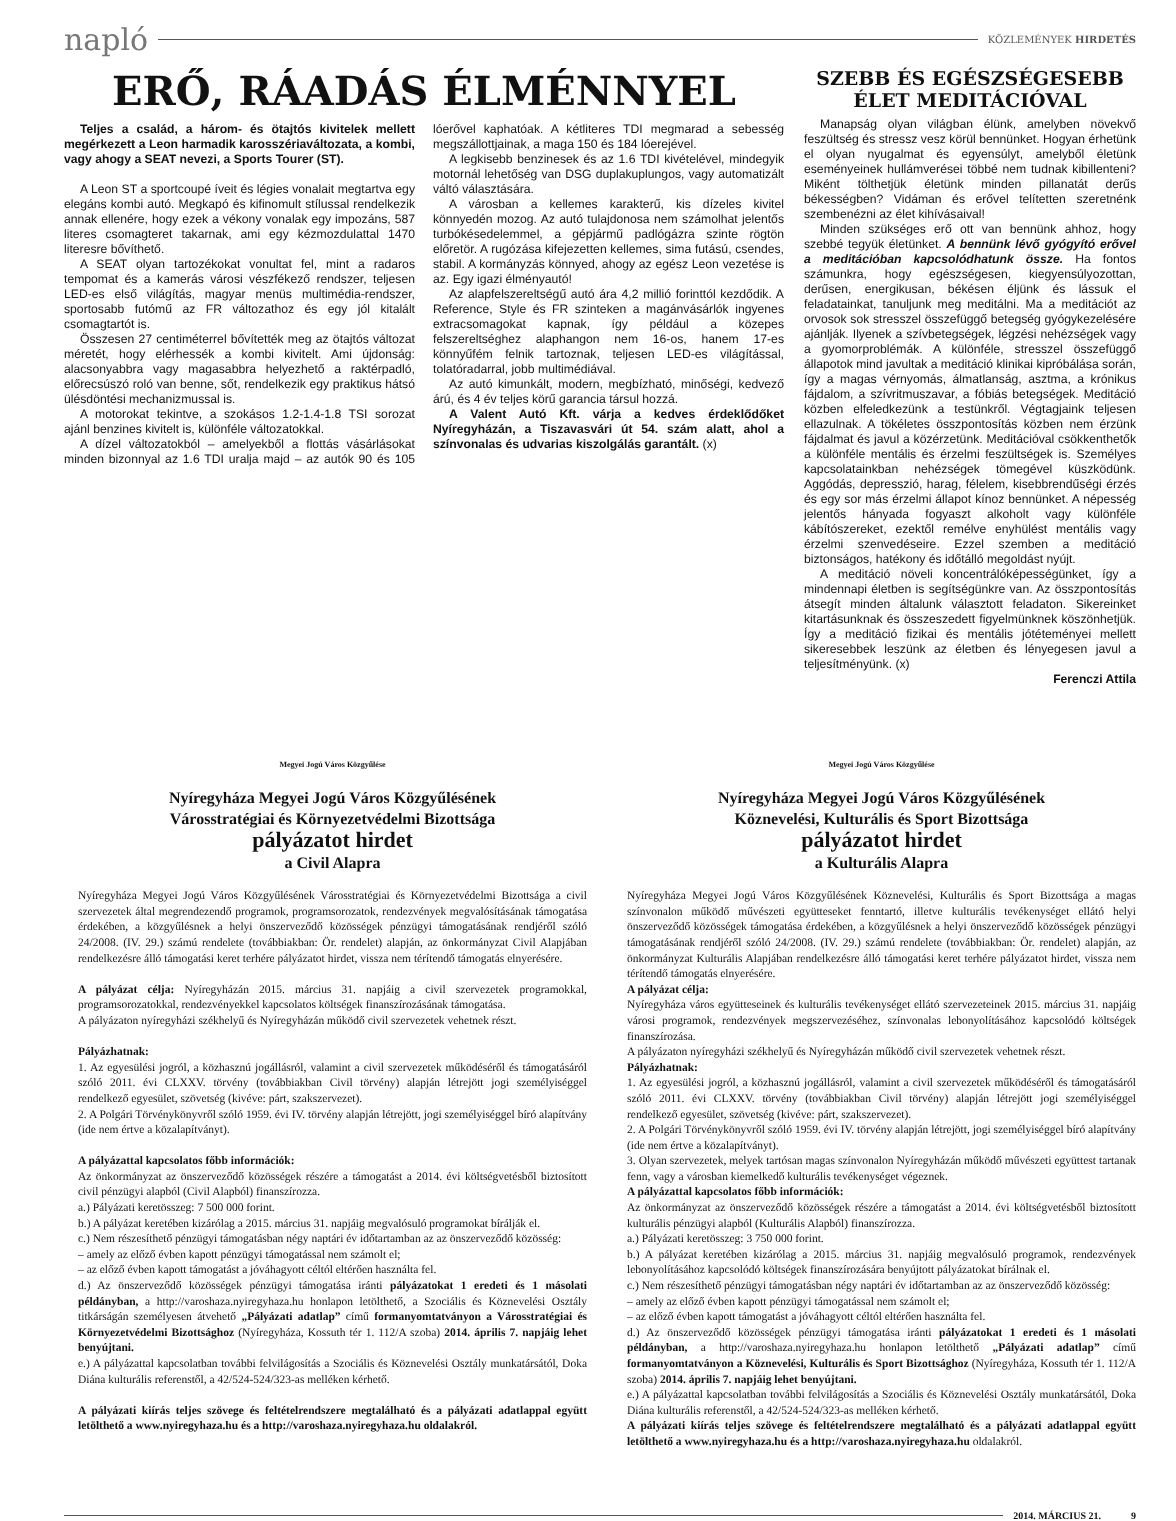naplό
KÖZLEMÉNYEK HIRDETÉS
ERŐ, RÁADÁS ÉLMÉNNYEL
Teljes a család, a három- és ötajtós kivitelek mellett megérkezett a Leon harmadik karosszériaváltozata, a kombi, vagy ahogy a SEAT nevezi, a Sports Tourer (ST).
A Leon ST a sportcoupé íveit és légies vonalait megtartva egy elegáns kombi autó. Megkapó és kifinomult stílussal rendelkezik annak ellenére, hogy ezek a vékony vonalak egy impozáns, 587 literes csomagteret takarnak, ami egy kézmozdulattal 1470 literesre bővíthető.
A SEAT olyan tartozékokat vonultat fel, mint a radaros tempomat és a kamerás városi vészfékező rendszer, teljesen LED-es első világítás, magyar menüs multimédia-rendszer, sportosabb futómű az FR változathoz és egy jól kitalált csomagtartót is.
Összesen 27 centiméterrel bővítették meg az ötajtós változat méretét, hogy elérhessék a kombi kivitelt. Ami újdonság: alacsonyabbra vagy magasabbra helyezhető a raktérpadló, előrecsúszó roló van benne, sőt, rendelkezik egy praktikus hátsó ülésdöntési mechanizmussal is.
A motorokat tekintve, a szokásos 1.2-1.4-1.8 TSI sorozat ajánl benzines kivitelt is, különféle változatokkal.
A dízel változatokból – amelyekből a flottás vásárlásokat minden bizonnyal az 1.6 TDI uralja majd – az autók 90 és 105 lóerővel kaphatóak. A kétliteres TDI megmarad a sebesség megszállottjainak, a maga 150 és 184 lóerejével.
A legkisebb benzinesek és az 1.6 TDI kivételével, mindegyik motornál lehetőség van DSG duplakuplungos, vagy automatizált váltó választására.
A városban a kellemes karakterű, kis dízeles kivitel könnyedén mozog. Az autó tulajdonosa nem számolhat jelentős turbókésedelemmel, a gépjármű padlógázra szinte rögtön előretör. A rugózása kifejezetten kellemes, sima futású, csendes, stabil. A kormányzás könnyed, ahogy az egész Leon vezetése is az. Egy igazi élményautó!
Az alapfelszereltségű autó ára 4,2 millió forinttól kezdődik. A Reference, Style és FR szinteken a magánvásárlók ingyenes extracsomagokat kapnak, így például a közepes felszereltséghez alaphangon nem 16-os, hanem 17-es könnyűfém felnik tartoznak, teljesen LED-es világítással, tolatóradarral, jobb multimédiával.
Az autó kimunkált, modern, megbízható, minőségi, kedvező árú, és 4 év teljes körű garancia társul hozzá.
A Valent Autó Kft. várja a kedves érdeklődőket Nyíregyházán, a Tiszavasvári út 54. szám alatt, ahol a színvonalas és udvarias kiszolgálás garantált. (x)
SZEBB ÉS EGÉSZSÉGESEBB ÉLET MEDITÁCIÓVAL
Manapság olyan világban élünk, amelyben növekvő feszültség és stressz vesz körül bennünket. Hogyan érhetünk el olyan nyugalmat és egyensúlyt, amelyből életünk eseményeinek hullámverései többé nem tudnak kibillenteni? Miként tölthetjük életünk minden pillanatát derűs békességben? Vidáman és erővel telítetten szeretnénk szembenézni az élet kihívásaival!
Minden szükséges erő ott van bennünk ahhoz, hogy szebbé tegyük életünket. A bennünk lévő gyógyító erővel a meditációban kapcsolódhatunk össze. Ha fontos számunkra, hogy egészségesen, kiegyensúlyozottan, derűsen, energikusan, békésen éljünk és lássuk el feladatainkat, tanuljunk meg meditálni. Ma a meditációt az orvosok sok stresszel összefüggő betegség gyógykezelésére ajánlják. Ilyenek a szívbetegségek, légzési nehézségek vagy a gyomorproblémák. A különféle, stresszel összefüggő állapotok mind javultak a meditáció klinikai kipróbálása során, így a magas vérnyomás, álmatlanság, asztma, a krónikus fájdalom, a szívritmuszavar, a fóbiás betegségek. Meditáció közben elfeledkezünk a testünkről. Végtagjaink teljesen ellazulnak. A tökéletes összpontosítás közben nem érzünk fájdalmat és javul a közérzetünk. Meditációval csökkenthetők a különféle mentális és érzelmi feszültségek is. Személyes kapcsolatainkban nehézségek tömegével küszködünk. Aggódás, depresszió, harag, félelem, kisebbrendűségi érzés és egy sor más érzelmi állapot kínoz bennünket. A népesség jelentős hányada fogyaszt alkoholt vagy különféle kábítószereket, ezektől remélve enyhülést mentális vagy érzelmi szenvedéseire. Ezzel szemben a meditáció biztonságos, hatékony és időtálló megoldást nyújt.
A meditáció növeli koncentrálóképességünket, így a mindennapi életben is segítségünkre van. Az összpontosítás átsegít minden általunk választott feladaton. Sikereinket kitartásunknak és összeszedett figyelmünknek köszönhetjük. Így a meditáció fizikai és mentális jótéteményei mellett sikeresebbek leszünk az életben és lényegesen javul a teljesítményünk. (x)
Ferenczi Attila
Megyei Jogú Város Közgyűlése
Nyíregyháza Megyei Jogú Város Közgyűlésének
Városstratégiai és Környezetvédelmi Bizottsága
pályázatot hirdet
a Civil Alapra
Nyíregyháza Megyei Jogú Város Közgyűlésének Városstratégiai és Környezetvédelmi Bizottsága a civil szervezetek által megrendezendő programok, programsorozatok, rendezvények megvalósításának támogatása érdekében, a közgyűlésnek a helyi önszerveződő közösségek pénzügyi támogatásának rendjéről szóló 24/2008. (IV. 29.) számú rendelete (továbbiakban: Ör. rendelet) alapján, az önkormányzat Civil Alapjában rendelkezésre álló támogatási keret terhére pályázatot hirdet, vissza nem térítendő támogatás elnyerésére.
A pályázat célja: Nyíregyházán 2015. március 31. napjáig a civil szervezetek programokkal, programsorozatokkal, rendezvényekkel kapcsolatos költségek finanszírozásának támogatása.
A pályázaton nyíregyházi székhelyű és Nyíregyházán működő civil szervezetek vehetnek részt.
Pályázhatnak:
1. Az egyesülési jogról, a közhasznú jogállásról, valamint a civil szervezetek működéséről és támogatásáról szóló 2011. évi CLXXV. törvény (továbbiakban Civil törvény) alapján létrejött jogi személyiséggel rendelkező egyesület, szövetség (kivéve: párt, szakszervezet).
2. A Polgári Törvénykönyvről szóló 1959. évi IV. törvény alapján létrejött, jogi személyiséggel bíró alapítvány (ide nem értve a közalapítványt).
A pályázattal kapcsolatos főbb információk:
Az önkormányzat az önszerveződő közösségek részére a támogatást a 2014. évi költségvetésből biztosított civil pénzügyi alapból (Civil Alapból) finanszírozza.
a.) Pályázati keretösszeg: 7 500 000 forint.
b.) A pályázat keretében kizárólag a 2015. március 31. napjáig megvalósuló programokat bírálják el.
c.) Nem részesíthető pénzügyi támogatásban négy naptári év időtartamban az az önszerveződő közösség:
– amely az előző évben kapott pénzügyi támogatással nem számolt el;
– az előző évben kapott támogatást a jóváhagyott céltól eltérően használta fel.
d.) Az önszerveződő közösségek pénzügyi támogatása iránti pályázatokat 1 eredeti és 1 másolati példányban, a http://varoshaza.nyiregyhaza.hu honlapon letölthető, a Szociális és Köznevelési Osztály titkárságán személyesen átvehető „Pályázati adatlap” című formanyomtatványon a Városstratégiai és Környezetvédelmi Bizottsághoz (Nyíregyháza, Kossuth tér 1. 112/A szoba) 2014. április 7. napjáig lehet benyújtani.
e.) A pályázattal kapcsolatban további felvilágosítás a Szociális és Köznevelési Osztály munkatársától, Doka Diána kulturális referenstől, a 42/524-524/323-as melléken kérhető.
A pályázati kiírás teljes szövege és feltételrendszere megtalálható és a pályázati adatlappal együtt letölthető a www.nyiregyhaza.hu és a http://varoshaza.nyiregyhaza.hu oldalakról.
Megyei Jogú Város Közgyűlése
Nyíregyháza Megyei Jogú Város Közgyűlésének
Köznevelési, Kulturális és Sport Bizottsága
pályázatot hirdet
a Kulturális Alapra
Nyíregyháza Megyei Jogú Város Közgyűlésének Köznevelési, Kulturális és Sport Bizottsága a magas színvonalon működő művészeti együtteseket fenntartó, illetve kulturális tevékenységet ellátó helyi önszerveződő közösségek támogatása érdekében, a közgyűlésnek a helyi önszerveződő közösségek pénzügyi támogatásának rendjéről szóló 24/2008. (IV. 29.) számú rendelete (továbbiakban: Ör. rendelet) alapján, az önkormányzat Kulturális Alapjában rendelkezésre álló támogatási keret terhére pályázatot hirdet, vissza nem térítendő támogatás elnyerésére.
A pályázat célja:
Nyíregyháza város együtteseinek és kulturális tevékenységet ellátó szervezeteinek 2015. március 31. napjáig városi programok, rendezvények megszervezéséhez, színvonalas lebonyolításához kapcsolódó költségek finanszírozása.
A pályázaton nyíregyházi székhelyű és Nyíregyházán működő civil szervezetek vehetnek részt.
Pályázhatnak:
1. Az egyesülési jogról, a közhasznú jogállásról, valamint a civil szervezetek működéséről és támogatásáról szóló 2011. évi CLXXV. törvény (továbbiakban Civil törvény) alapján létrejött jogi személyiséggel rendelkező egyesület, szövetség (kivéve: párt, szakszervezet).
2. A Polgári Törvénykönyvről szóló 1959. évi IV. törvény alapján létrejött, jogi személyiséggel bíró alapítvány (ide nem értve a közalapítványt).
3. Olyan szervezetek, melyek tartósan magas színvonalon Nyíregyházán működő művészeti együttest tartanak fenn, vagy a városban kiemelkedő kulturális tevékenységet végeznek.
A pályázattal kapcsolatos főbb információk:
Az önkormányzat az önszerveződő közösségek részére a támogatást a 2014. évi költségvetésből biztosított kulturális pénzügyi alapból (Kulturális Alapból) finanszírozza.
a.) Pályázati keretösszeg: 3 750 000 forint.
b.) A pályázat keretében kizárólag a 2015. március 31. napjáig megvalósuló programok, rendezvények lebonyolításához kapcsolódó költségek finanszírozására benyújtott pályázatokat bírálnak el.
c.) Nem részesíthető pénzügyi támogatásban négy naptári év időtartamban az az önszerveződő közösség:
– amely az előző évben kapott pénzügyi támogatással nem számolt el;
– az előző évben kapott támogatást a jóváhagyott céltól eltérően használta fel.
d.) Az önszerveződő közösségek pénzügyi támogatása iránti pályázatokat 1 eredeti és 1 másolati példányban, a http://varoshaza.nyiregyhaza.hu honlapon letölthető „Pályázati adatlap” című formanyomtatványon a Köznevelési, Kulturális és Sport Bizottsághoz (Nyíregyháza, Kossuth tér 1. 112/A szoba) 2014. április 7. napjáig lehet benyújtani.
e.) A pályázattal kapcsolatban további felvilágosítás a Szociális és Köznevelési Osztály munkatársától, Doka Diána kulturális referenstől, a 42/524-524/323-as melléken kérhető.
A pályázati kiírás teljes szövege és feltételrendszere megtalálható és a pályázati adatlappal együtt letölthető a www.nyiregyhaza.hu és a http://varoshaza.nyiregyhaza.hu oldalakról.
2014. MÁRCIUS 21. 9